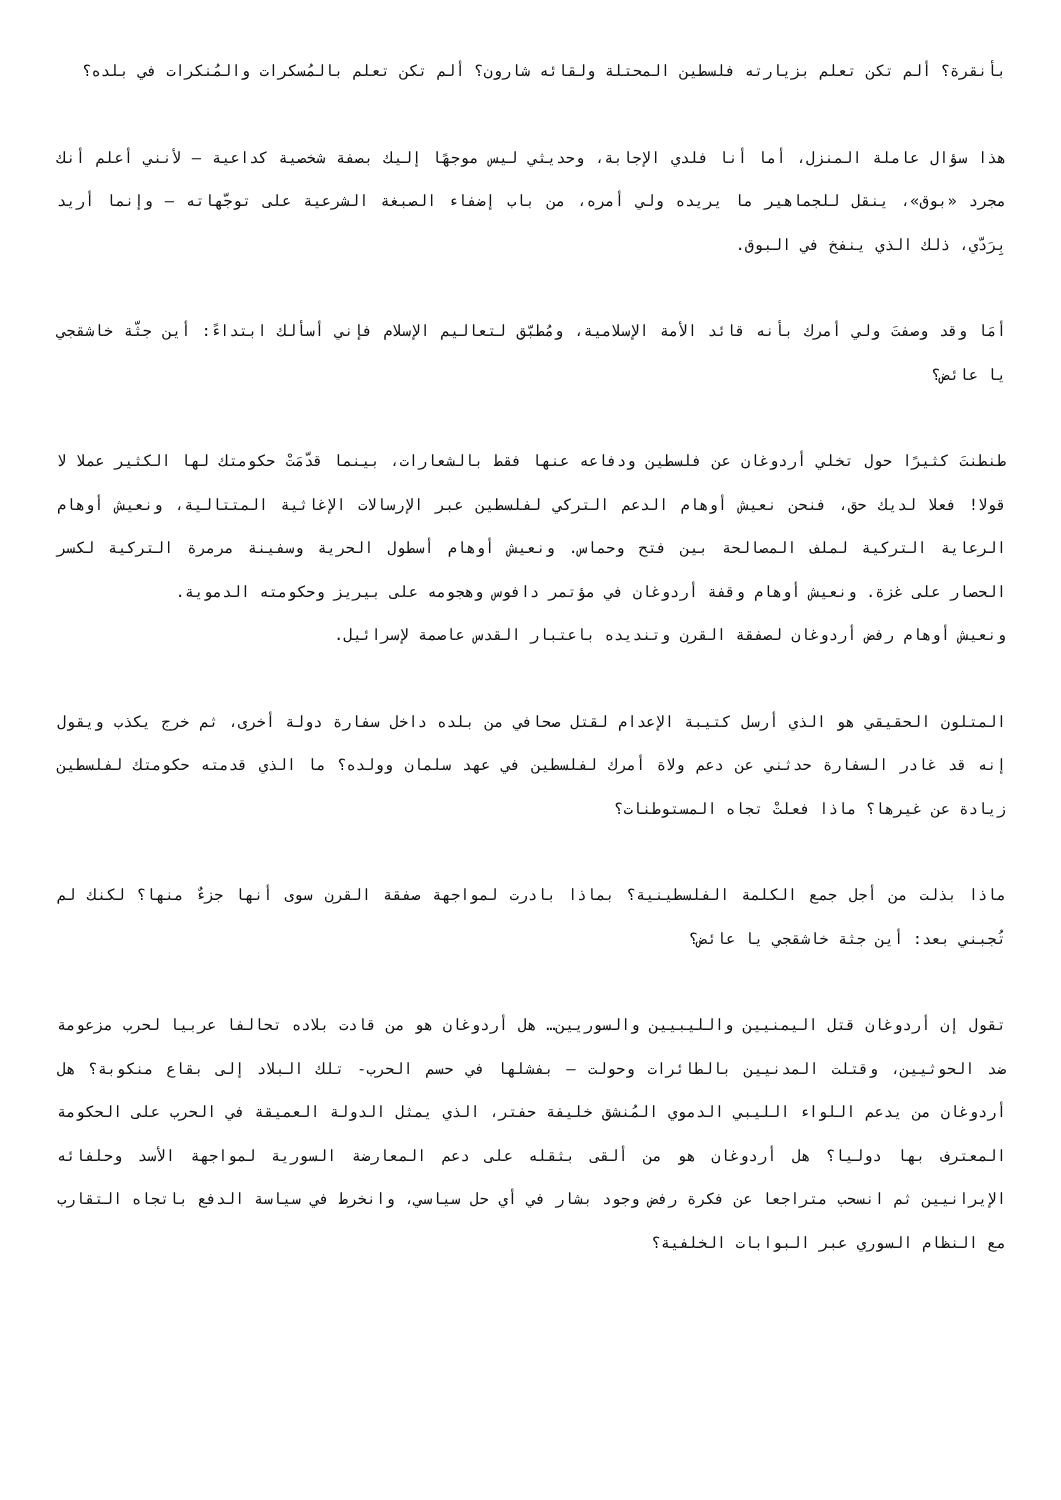بأنقرة؟ ألم تكن تعلم بزيارته فلسطين المحتلة ولقائه شارون؟ ألم تكن تعلم بالمُسكرات والمُنكرات في بلده؟
هذا سؤال عاملة المنزل، أما أنا فلدي الإجابة، وحديثي ليس موجهًا إليك بصفة شخصية كداعية – لأنني أعلم أنك مجرد «بوق»، ينقل للجماهير ما يريده ولي أمره، من باب إضفاء الصبغة الشرعية على توجّهاته – وإنما أريد بِرَدّي، ذلك الذي ينفخ في البوق.
أمَا وقد وصفتَ ولي أمرك بأنه قائد الأمة الإسلامية، ومُطبّق لتعاليم الإسلام فإني أسألك ابتداءً: أين جثّة خاشقجي يا عائض؟
طنطنتَ كثيرًا حول تخلي أردوغان عن فلسطين ودفاعه عنها فقط بالشعارات، بينما قدّمَتْ حكومتك لها الكثير عملا لا قولا! فعلا لديك حق، فنحن نعيش أوهام الدعم التركي لفلسطين عبر الإرسالات الإغاثية المتتالية، ونعيش أوهام الرعاية التركية لملف المصالحة بين فتح وحماس. ونعيش أوهام أسطول الحرية وسفينة مرمرة التركية لكسر الحصار على غزة. ونعيش أوهام وقفة أردوغان في مؤتمر دافوس وهجومه على بيريز وحكومته الدموية.
ونعيش أوهام رفض أردوغان لصفقة القرن وتنديده باعتبار القدس عاصمة لإسرائيل.
المتلون الحقيقي هو الذي أرسل كتيبة الإعدام لقتل صحافي من بلده داخل سفارة دولة أخرى، ثم خرج يكذب ويقول إنه قد غادر السفارة حدثني عن دعم ولاة أمرك لفلسطين في عهد سلمان وولده؟ ما الذي قدمته حكومتك لفلسطين زيادة عن غيرها؟ ماذا فعلتْ تجاه المستوطنات؟
ماذا بذلت من أجل جمع الكلمة الفلسطينية؟ بماذا بادرت لمواجهة صفقة القرن سوى أنها جزءٌ منها؟ لكنك لم تُجبني بعد: أين جثة خاشقجي يا عائض؟
تقول إن أردوغان قتل اليمنيين والليبيين والسوريين… هل أردوغان هو من قادت بلاده تحالفا عربيا لحرب مزعومة ضد الحوثيين، وقتلت المدنيين بالطائرات وحولت – بفشلها في حسم الحرب- تلك البلاد إلى بقاع منكوبة؟ هل أردوغان من يدعم اللواء الليبي الدموي المُنشق خليفة حفتر، الذي يمثل الدولة العميقة في الحرب على الحكومة المعترف بها دوليا؟ هل أردوغان هو من ألقى بثقله على دعم المعارضة السورية لمواجهة الأسد وحلفائه الإيرانيين ثم انسحب متراجعا عن فكرة رفض وجود بشار في أي حل سياسي، وانخرط في سياسة الدفع باتجاه التقارب مع النظام السوري عبر البوابات الخلفية؟